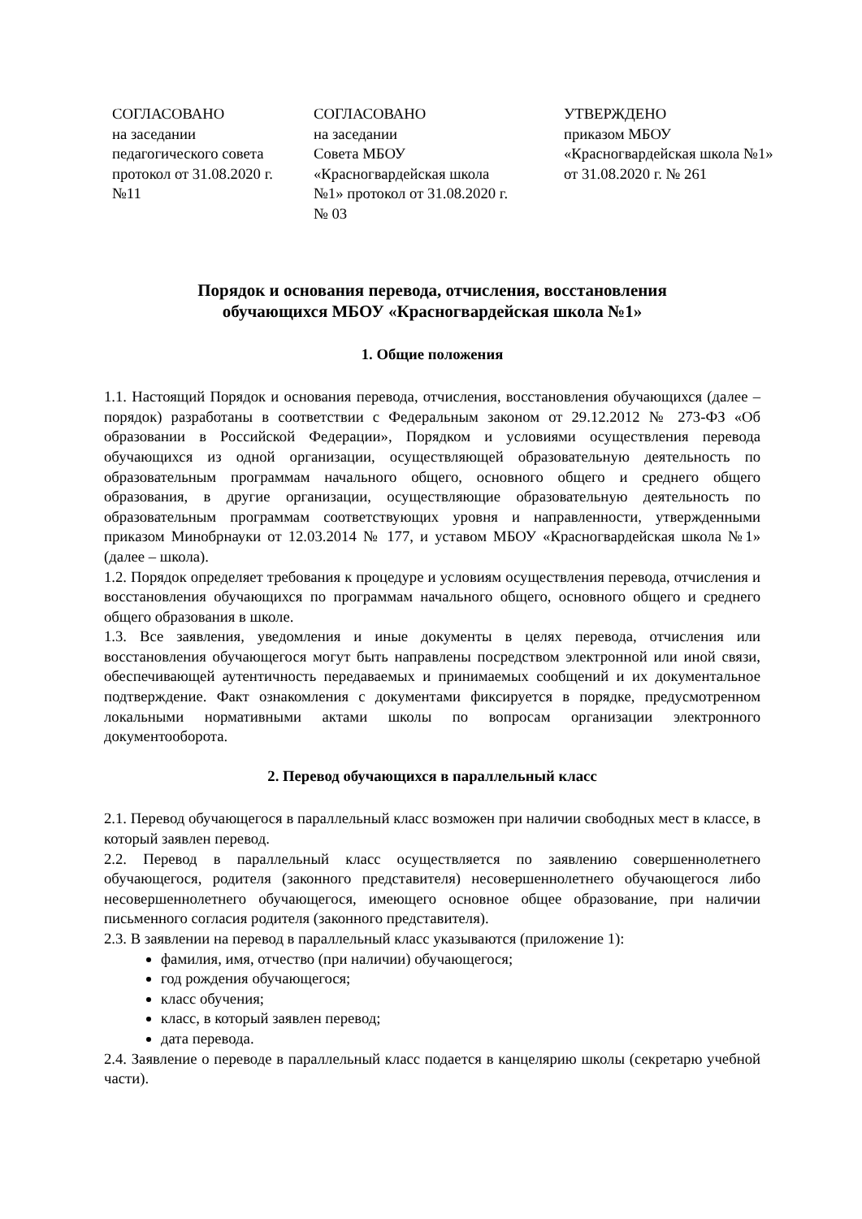СОГЛАСОВАНО
на заседании
педагогического совета
протокол от 31.08.2020 г.
№11
СОГЛАСОВАНО
на заседании
Совета МБОУ
«Красногвардейская школа
№1» протокол от 31.08.2020 г.
№ 03
УТВЕРЖДЕНО
приказом МБОУ
«Красногвардейская школа №1»
от 31.08.2020 г. № 261
Порядок и основания перевода, отчисления, восстановления
обучающихся МБОУ «Красногвардейская школа №1»
1. Общие положения
1.1. Настоящий Порядок и основания перевода, отчисления, восстановления обучающихся (далее – порядок) разработаны в соответствии с Федеральным законом от 29.12.2012 № 273-ФЗ «Об образовании в Российской Федерации», Порядком и условиями осуществления перевода обучающихся из одной организации, осуществляющей образовательную деятельность по образовательным программам начального общего, основного общего и среднего общего образования, в другие организации, осуществляющие образовательную деятельность по образовательным программам соответствующих уровня и направленности, утвержденными приказом Минобрнауки от 12.03.2014 № 177, и уставом МБОУ «Красногвардейская школа №1» (далее – школа).
1.2. Порядок определяет требования к процедуре и условиям осуществления перевода, отчисления и восстановления обучающихся по программам начального общего, основного общего и среднего общего образования в школе.
1.3. Все заявления, уведомления и иные документы в целях перевода, отчисления или восстановления обучающегося могут быть направлены посредством электронной или иной связи, обеспечивающей аутентичность передаваемых и принимаемых сообщений и их документальное подтверждение. Факт ознакомления с документами фиксируется в порядке, предусмотренном локальными нормативными актами школы по вопросам организации электронного документооборота.
2. Перевод обучающихся в параллельный класс
2.1. Перевод обучающегося в параллельный класс возможен при наличии свободных мест в классе, в который заявлен перевод.
2.2. Перевод в параллельный класс осуществляется по заявлению совершеннолетнего обучающегося, родителя (законного представителя) несовершеннолетнего обучающегося либо несовершеннолетнего обучающегося, имеющего основное общее образование, при наличии письменного согласия родителя (законного представителя).
2.3. В заявлении на перевод в параллельный класс указываются (приложение 1):
фамилия, имя, отчество (при наличии) обучающегося;
год рождения обучающегося;
класс обучения;
класс, в который заявлен перевод;
дата перевода.
2.4. Заявление о переводе в параллельный класс подается в канцелярию школы (секретарю учебной части).